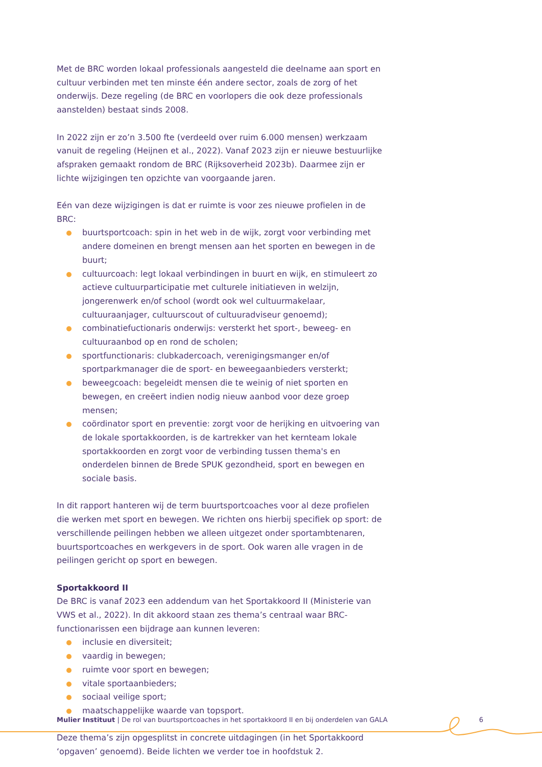Met de BRC worden lokaal professionals aangesteld die deelname aan sport en cultuur verbinden met ten minste één andere sector, zoals de zorg of het onderwijs. Deze regeling (de BRC en voorlopers die ook deze professionals aanstelden) bestaat sinds 2008.
In 2022 zijn er zo’n 3.500 fte (verdeeld over ruim 6.000 mensen) werkzaam vanuit de regeling (Heijnen et al., 2022). Vanaf 2023 zijn er nieuwe bestuurlijke afspraken gemaakt rondom de BRC (Rijksoverheid 2023b). Daarmee zijn er lichte wijzigingen ten opzichte van voorgaande jaren.
Eén van deze wijzigingen is dat er ruimte is voor zes nieuwe profielen in de BRC:
buurtsportcoach: spin in het web in de wijk, zorgt voor verbinding met andere domeinen en brengt mensen aan het sporten en bewegen in de buurt;
cultuurcoach: legt lokaal verbindingen in buurt en wijk, en stimuleert zo actieve cultuurparticipatie met culturele initiatieven in welzijn, jongerenwerk en/of school (wordt ook wel cultuurmakelaar, cultuuraanjager, cultuurscout of cultuuradviseur genoemd);
combinatiefuctionaris onderwijs: versterkt het sport-, beweeg- en cultuuraanbod op en rond de scholen;
sportfunctionaris: clubkadercoach, verenigingsmanger en/of sportparkmanager die de sport- en beweegaanbieders versterkt;
beweegcoach: begeleidt mensen die te weinig of niet sporten en bewegen, en creëert indien nodig nieuw aanbod voor deze groep mensen;
coördinator sport en preventie: zorgt voor de herijking en uitvoering van de lokale sportakkoorden, is de kartrekker van het kernteam lokale sportakkoorden en zorgt voor de verbinding tussen thema's en onderdelen binnen de Brede SPUK gezondheid, sport en bewegen en sociale basis.
In dit rapport hanteren wij de term buurtsportcoaches voor al deze profielen die werken met sport en bewegen. We richten ons hierbij specifiek op sport: de verschillende peilingen hebben we alleen uitgezet onder sportambtenaren, buurtsportcoaches en werkgevers in de sport. Ook waren alle vragen in de peilingen gericht op sport en bewegen.
Sportakkoord II
De BRC is vanaf 2023 een addendum van het Sportakkoord II (Ministerie van VWS et al., 2022). In dit akkoord staan zes thema’s centraal waar BRC-functionarissen een bijdrage aan kunnen leveren:
inclusie en diversiteit;
vaardig in bewegen;
ruimte voor sport en bewegen;
vitale sportaanbieders;
sociaal veilige sport;
maatschappelijke waarde van topsport.
Deze thema’s zijn opgesplitst in concrete uitdagingen (in het Sportakkoord ‘opgaven’ genoemd). Beide lichten we verder toe in hoofdstuk 2.
Mulier Instituut | De rol van buurtsportcoaches in het sportakkoord II en bij onderdelen van GALA
6